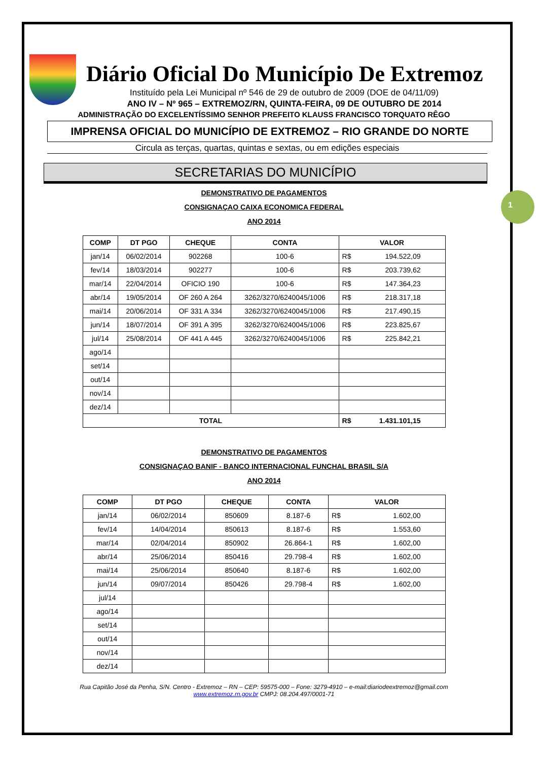1
Diário Oficial Do Município De Extremoz
Instituído pela Lei Municipal nº 546 de 29 de outubro de 2009 (DOE de 04/11/09)
ANO IV – Nº 965 – EXTREMOZ/RN, QUINTA-FEIRA, 09 DE OUTUBRO DE 2014
ADMINISTRAÇÃO DO EXCELENTÍSSIMO SENHOR PREFEITO KLAUSS FRANCISCO TORQUATO RÊGO
IMPRENSA OFICIAL DO MUNICÍPIO DE EXTREMOZ – RIO GRANDE DO NORTE
Circula as terças, quartas, quintas e sextas, ou em edições especiais
SECRETARIAS DO MUNICÍPIO
DEMONSTRATIVO DE PAGAMENTOS
CONSIGNAÇAO CAIXA ECONOMICA FEDERAL
ANO 2014
| COMP | DT PGO | CHEQUE | CONTA | VALOR | |
| --- | --- | --- | --- | --- | --- |
| jan/14 | 06/02/2014 | 902268 | 100-6 | R$ | 194.522,09 |
| fev/14 | 18/03/2014 | 902277 | 100-6 | R$ | 203.739,62 |
| mar/14 | 22/04/2014 | OFICIO 190 | 100-6 | R$ | 147.364,23 |
| abr/14 | 19/05/2014 | OF 260 A 264 | 3262/3270/6240045/1006 | R$ | 218.317,18 |
| mai/14 | 20/06/2014 | OF 331 A 334 | 3262/3270/6240045/1006 | R$ | 217.490,15 |
| jun/14 | 18/07/2014 | OF 391 A 395 | 3262/3270/6240045/1006 | R$ | 223.825,67 |
| jul/14 | 25/08/2014 | OF 441 A 445 | 3262/3270/6240045/1006 | R$ | 225.842,21 |
| ago/14 | | | | | |
| set/14 | | | | | |
| out/14 | | | | | |
| nov/14 | | | | | |
| dez/14 | | | | | |
| TOTAL | | | | R$ | 1.431.101,15 |
DEMONSTRATIVO DE PAGAMENTOS
CONSIGNAÇAO BANIF - BANCO INTERNACIONAL FUNCHAL BRASIL S/A
ANO 2014
| COMP | DT PGO | CHEQUE | CONTA | VALOR | |
| --- | --- | --- | --- | --- | --- |
| jan/14 | 06/02/2014 | 850609 | 8.187-6 | R$ | 1.602,00 |
| fev/14 | 14/04/2014 | 850613 | 8.187-6 | R$ | 1.553,60 |
| mar/14 | 02/04/2014 | 850902 | 26.864-1 | R$ | 1.602,00 |
| abr/14 | 25/06/2014 | 850416 | 29.798-4 | R$ | 1.602,00 |
| mai/14 | 25/06/2014 | 850640 | 8.187-6 | R$ | 1.602,00 |
| jun/14 | 09/07/2014 | 850426 | 29.798-4 | R$ | 1.602,00 |
| jul/14 | | | | | |
| ago/14 | | | | | |
| set/14 | | | | | |
| out/14 | | | | | |
| nov/14 | | | | | |
| dez/14 | | | | | |
Rua Capitão José da Penha, S/N. Centro - Extremoz – RN – CEP: 59575-000 – Fone: 3279-4910 – e-mail:diariodeextremoz@gmail.com
www.extremoz.rn.gov.br CMPJ: 08.204.497/0001-71